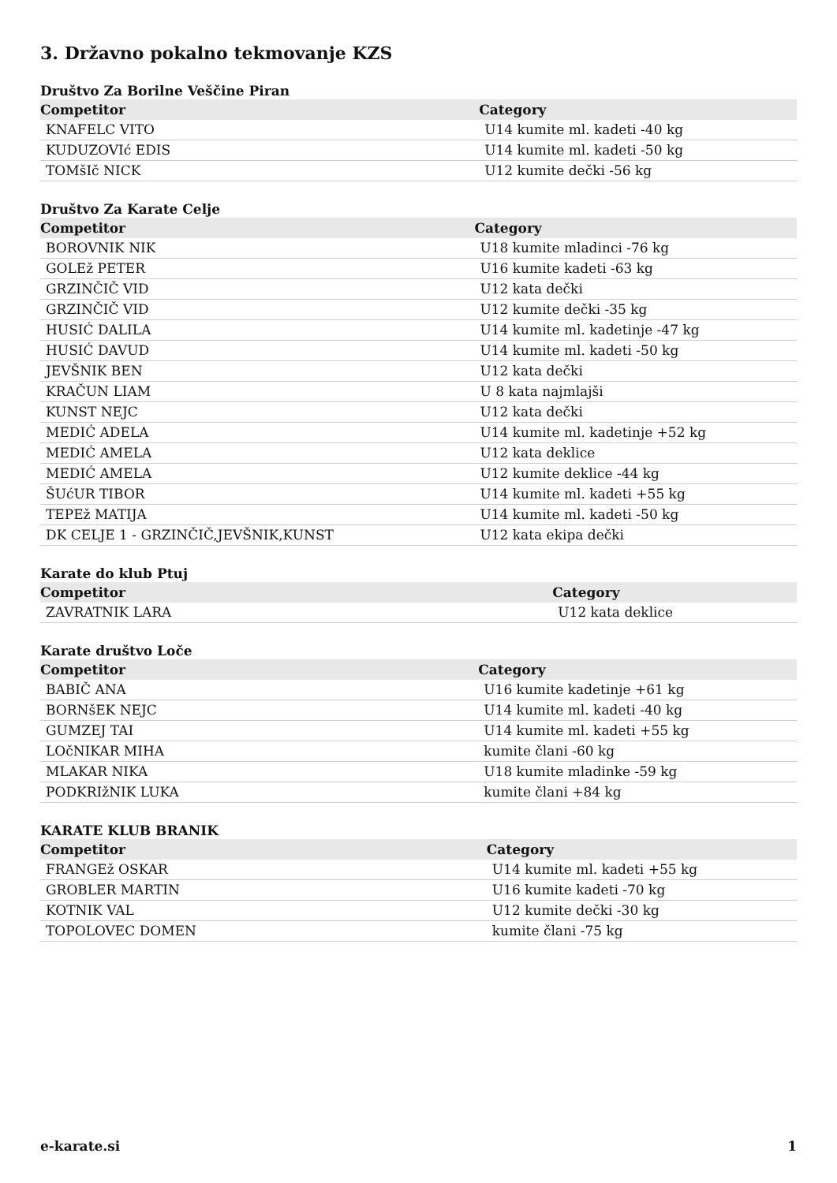3. Državno pokalno tekmovanje KZS
Društvo Za Borilne Veščine Piran
| Competitor | Category |
| --- | --- |
| KNAFELC VITO | U14 kumite ml. kadeti -40 kg |
| KUDUZOVIć EDIS | U14 kumite ml. kadeti -50 kg |
| TOMšIč NICK | U12 kumite dečki -56 kg |
Društvo Za Karate Celje
| Competitor | Category |
| --- | --- |
| BOROVNIK NIK | U18 kumite mladinci -76 kg |
| GOLEž PETER | U16 kumite kadeti -63 kg |
| GRZINČIČ VID | U12 kata dečki |
| GRZINČIČ VID | U12 kumite dečki -35 kg |
| HUSIĆ DALILA | U14 kumite ml. kadetinje -47 kg |
| HUSIĆ DAVUD | U14 kumite ml. kadeti -50 kg |
| JEVŠNIK BEN | U12 kata dečki |
| KRAČUN LIAM | U 8 kata najmlajši |
| KUNST NEJC | U12 kata dečki |
| MEDIĆ ADELA | U14 kumite ml. kadetinje +52 kg |
| MEDIĆ AMELA | U12 kata deklice |
| MEDIĆ AMELA | U12 kumite deklice -44 kg |
| ŠUćUR TIBOR | U14 kumite ml. kadeti +55 kg |
| TEPEž MATIJA | U14 kumite ml. kadeti -50 kg |
| DK CELJE 1 - GRZINČIČ,JEVŠNIK,KUNST | U12 kata ekipa dečki |
Karate do klub Ptuj
| Competitor | Category |
| --- | --- |
| ZAVRATNIK LARA | U12 kata deklice |
Karate društvo Loče
| Competitor | Category |
| --- | --- |
| BABIČ ANA | U16 kumite kadetinje +61 kg |
| BORNšEK NEJC | U14 kumite ml. kadeti -40 kg |
| GUMZEJ TAI | U14 kumite ml. kadeti +55 kg |
| LOčNIKAR MIHA | kumite člani -60 kg |
| MLAKAR NIKA | U18 kumite mladinke -59 kg |
| PODKRIžNIK LUKA | kumite člani +84 kg |
KARATE KLUB BRANIK
| Competitor | Category |
| --- | --- |
| FRANGEž OSKAR | U14 kumite ml. kadeti +55 kg |
| GROBLER MARTIN | U16 kumite kadeti -70 kg |
| KOTNIK VAL | U12 kumite dečki -30 kg |
| TOPOLOVEC DOMEN | kumite člani -75 kg |
e-karate.si 1